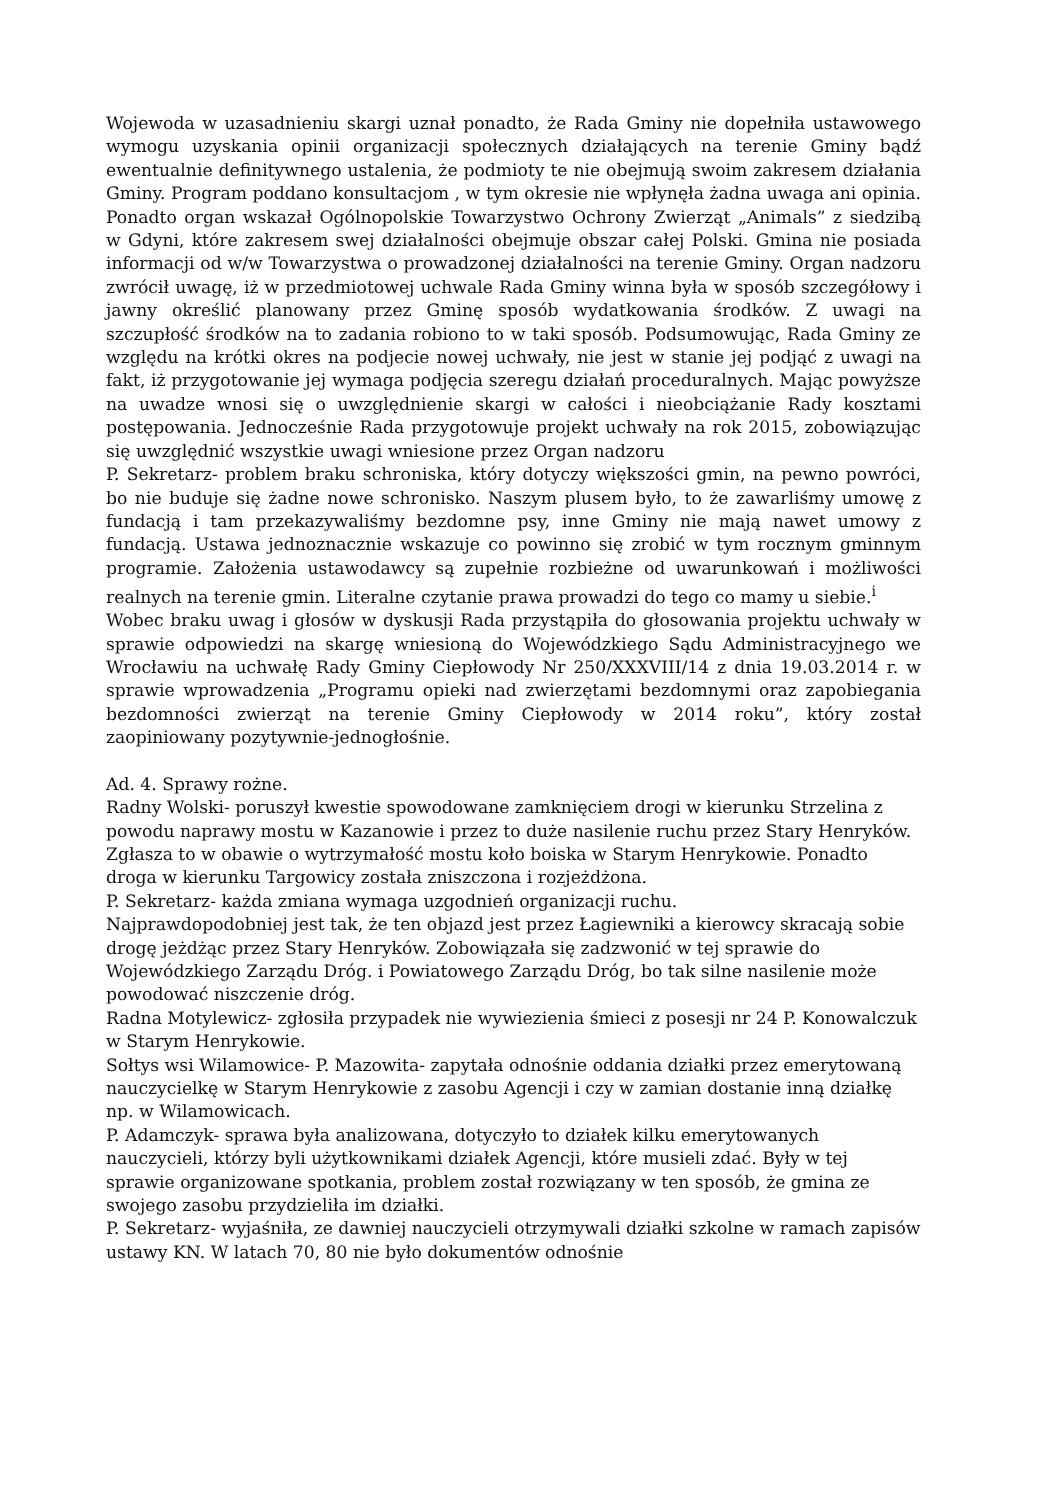Wojewoda w uzasadnieniu skargi uznał ponadto, że Rada Gminy nie dopełniła ustawowego wymogu uzyskania opinii organizacji społecznych działających na terenie Gminy bądź ewentualnie definitywnego ustalenia, że podmioty te nie obejmują swoim zakresem działania Gminy. Program poddano konsultacjom , w tym okresie nie wpłynęła żadna uwaga ani opinia. Ponadto organ wskazał Ogólnopolskie Towarzystwo Ochrony Zwierząt „Animals” z siedzibą w Gdyni, które zakresem swej działalności obejmuje obszar całej Polski. Gmina nie posiada informacji od w/w Towarzystwa o prowadzonej działalności na terenie Gminy. Organ nadzoru zwrócił uwagę, iż w przedmiotowej uchwale Rada Gminy winna była w sposób szczegółowy i jawny określić planowany przez Gminę sposób wydatkowania środków. Z uwagi na szczupłość środków na to zadania robiono to w taki sposób. Podsumowując, Rada Gminy ze względu na krótki okres na podjecie nowej uchwały, nie jest w stanie jej podjąć z uwagi na fakt, iż przygotowanie jej wymaga podjęcia szeregu działań proceduralnych. Mając powyższe na uwadze wnosi się o uwzględnienie skargi w całości i nieobciążanie Rady kosztami postępowania. Jednocześnie Rada przygotowuje projekt uchwały na rok 2015, zobowiązując się uwzględnić wszystkie uwagi wniesione przez Organ nadzoru
P. Sekretarz- problem braku schroniska, który dotyczy większości gmin, na pewno powróci, bo nie buduje się żadne nowe schronisko. Naszym plusem było, to że zawarliśmy umowę z fundacją i tam przekazywaliśmy bezdomne psy, inne Gminy nie mają nawet umowy z fundacją. Ustawa jednoznacznie wskazuje co powinno się zrobić w tym rocznym gminnym programie. Założenia ustawodawcy są zupełnie rozbieżne od uwarunkowań i możliwości realnych na terenie gmin. Literalne czytanie prawa prowadzi do tego co mamy u siebie.<sup>i</sup>
Wobec braku uwag i głosów w dyskusji Rada przystąpiła do głosowania projektu uchwały w sprawie odpowiedzi na skargę wniesioną do Wojewódzkiego Sądu Administracyjnego we Wrocławiu na uchwałę Rady Gminy Ciepłowody Nr 250/XXXVIII/14 z dnia 19.03.2014 r. w sprawie wprowadzenia „Programu opieki nad zwierzętami bezdomnymi oraz zapobiegania bezdomności zwierząt na terenie Gminy Ciepłowody w 2014 roku”, który został zaopiniowany pozytywnie-jednogłośnie.
Ad. 4. Sprawy rożne.
Radny Wolski- poruszył kwestie spowodowane zamknięciem drogi w kierunku Strzelina z powodu naprawy mostu w Kazanowie i przez to duże nasilenie ruchu przez Stary Henryków. Zgłasza to w obawie o wytrzymałość mostu koło boiska w Starym Henrykowie. Ponadto droga w kierunku Targowicy została zniszczona i rozjeżdżona.
P. Sekretarz- każda zmiana wymaga uzgodnień organizacji ruchu.
Najprawdopodobniej jest tak, że ten objazd jest przez Łagiewniki a kierowcy skracają sobie drogę jeżdżąc przez Stary Henryków. Zobowiązała się zadzwonić w tej sprawie do Wojewódzkiego Zarządu Dróg. i Powiatowego Zarządu Dróg, bo tak silne nasilenie może powodować niszczenie dróg.
Radna Motylewicz- zgłosiła przypadek nie wywiezienia śmieci z posesji nr 24 P. Konowalczuk w Starym Henrykowie.
Sołtys wsi Wilamowice- P. Mazowita- zapytała odnośnie oddania działki przez emerytowaną nauczycielkę w Starym Henrykowie z zasobu Agencji i czy w zamian dostanie inną działkę np. w Wilamowicach.
P. Adamczyk- sprawa była analizowana, dotyczyło to działek kilku emerytowanych nauczycieli, którzy byli użytkownikami działek Agencji, które musieli zdać. Były w tej sprawie organizowane spotkania, problem został rozwiązany w ten sposób, że gmina ze swojego zasobu przydzieliła im działki.
P. Sekretarz- wyjaśniła, ze dawniej nauczycieli otrzymywali działki szkolne w ramach zapisów ustawy KN. W latach 70, 80 nie było dokumentów odnośnie